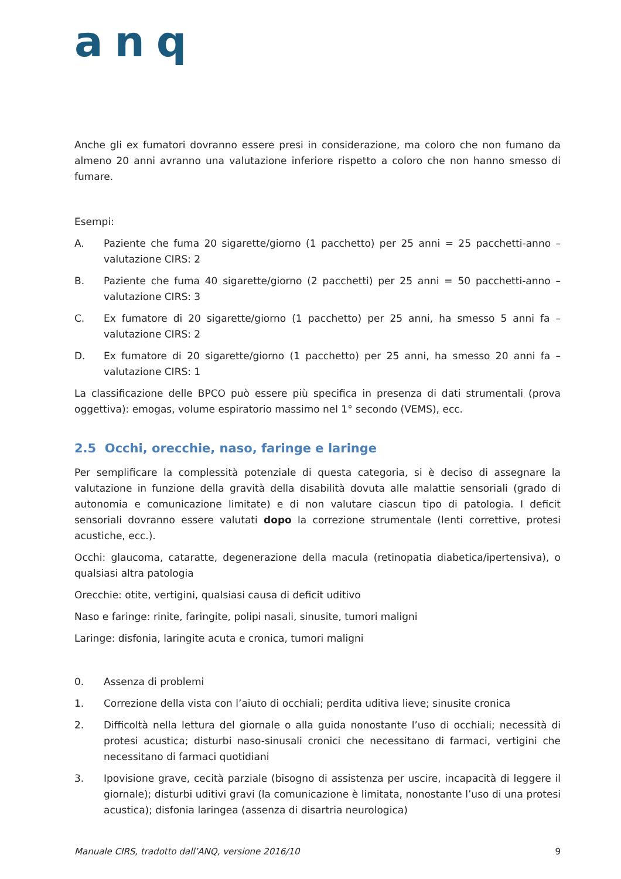anq
Anche gli ex fumatori dovranno essere presi in considerazione, ma coloro che non fumano da almeno 20 anni avranno una valutazione inferiore rispetto a coloro che non hanno smesso di fumare.
Esempi:
A. Paziente che fuma 20 sigarette/giorno (1 pacchetto) per 25 anni = 25 pacchetti-anno – valutazione CIRS: 2
B. Paziente che fuma 40 sigarette/giorno (2 pacchetti) per 25 anni = 50 pacchetti-anno – valutazione CIRS: 3
C. Ex fumatore di 20 sigarette/giorno (1 pacchetto) per 25 anni, ha smesso 5 anni fa – valutazione CIRS: 2
D. Ex fumatore di 20 sigarette/giorno (1 pacchetto) per 25 anni, ha smesso 20 anni fa – valutazione CIRS: 1
La classificazione delle BPCO può essere più specifica in presenza di dati strumentali (prova oggettiva): emogas, volume espiratorio massimo nel 1° secondo (VEMS), ecc.
2.5 Occhi, orecchie, naso, faringe e laringe
Per semplificare la complessità potenziale di questa categoria, si è deciso di assegnare la valutazione in funzione della gravità della disabilità dovuta alle malattie sensoriali (grado di autonomia e comunicazione limitate) e di non valutare ciascun tipo di patologia. I deficit sensoriali dovranno essere valutati dopo la correzione strumentale (lenti correttive, protesi acustiche, ecc.).
Occhi: glaucoma, cataratte, degenerazione della macula (retinopatia diabetica/ipertensiva), o qualsiasi altra patologia
Orecchie: otite, vertigini, qualsiasi causa di deficit uditivo
Naso e faringe: rinite, faringite, polipi nasali, sinusite, tumori maligni
Laringe: disfonia, laringite acuta e cronica, tumori maligni
0. Assenza di problemi
1. Correzione della vista con l’aiuto di occhiali; perdita uditiva lieve; sinusite cronica
2. Difficoltà nella lettura del giornale o alla guida nonostante l’uso di occhiali; necessità di protesi acustica; disturbi naso-sinusali cronici che necessitano di farmaci, vertigini che necessitano di farmaci quotidiani
3. Ipovisione grave, cecità parziale (bisogno di assistenza per uscire, incapacità di leggere il giornale); disturbi uditivi gravi (la comunicazione è limitata, nonostante l’uso di una protesi acustica); disfonia laringea (assenza di disartria neurologica)
Manuale CIRS, tradotto dall’ANQ, versione 2016/10 9